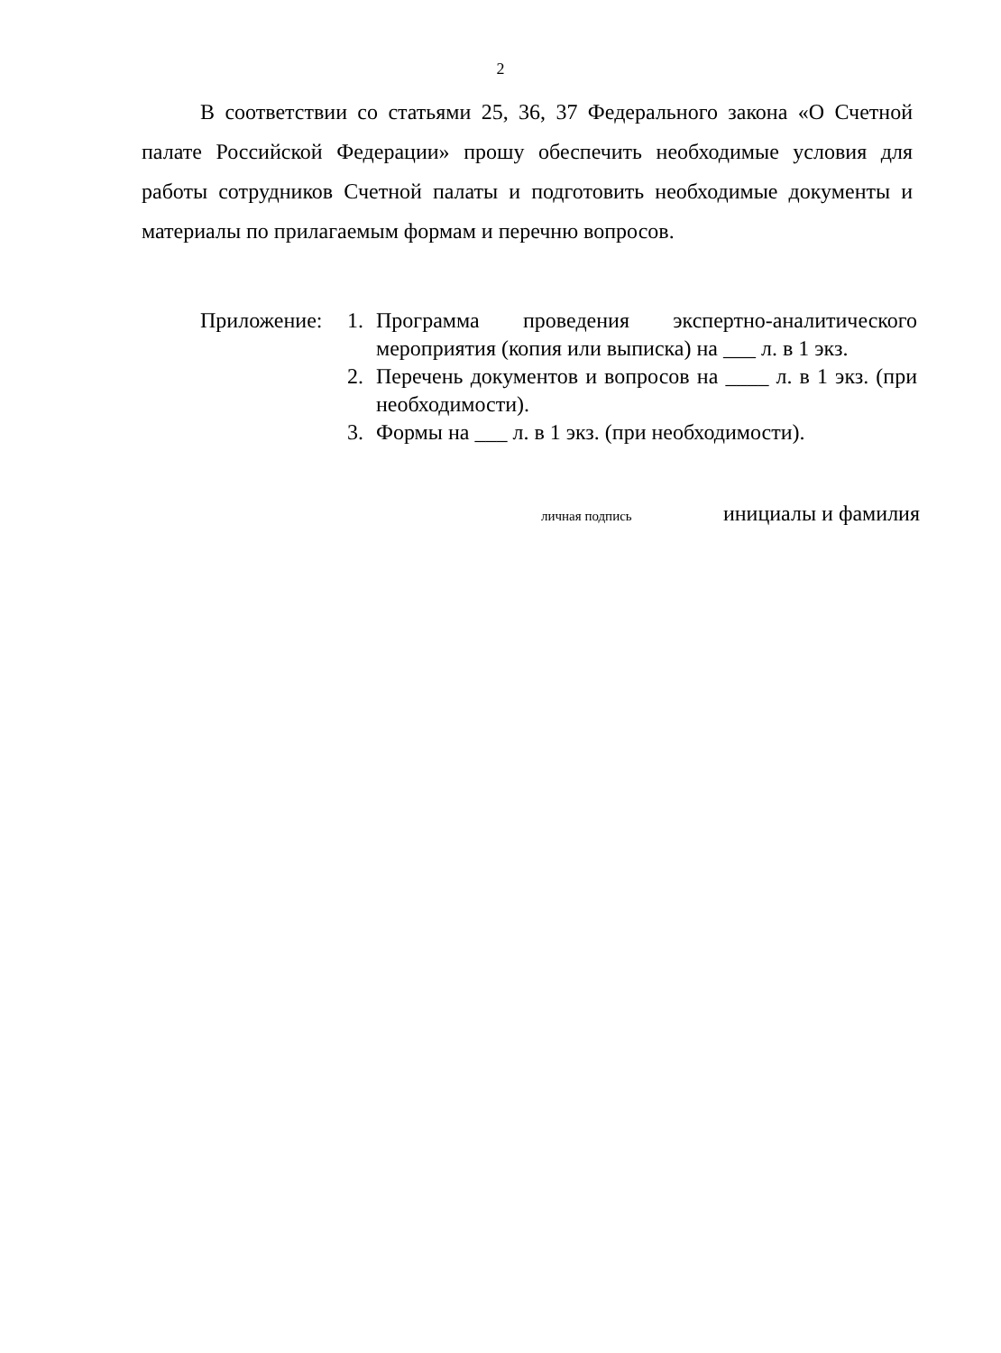2
В соответствии со статьями 25, 36, 37 Федерального закона «О Счетной палате Российской Федерации» прошу обеспечить необходимые условия для работы сотрудников Счетной палаты и подготовить необходимые документы и материалы по прилагаемым формам и перечню вопросов.
Приложение: 1. Программа проведения экспертно-аналитического мероприятия (копия или выписка) на ___ л. в 1 экз.
2. Перечень документов и вопросов на ____ л. в 1 экз. (при необходимости).
3. Формы на ___ л. в 1 экз. (при необходимости).
личная подпись инициалы и фамилия